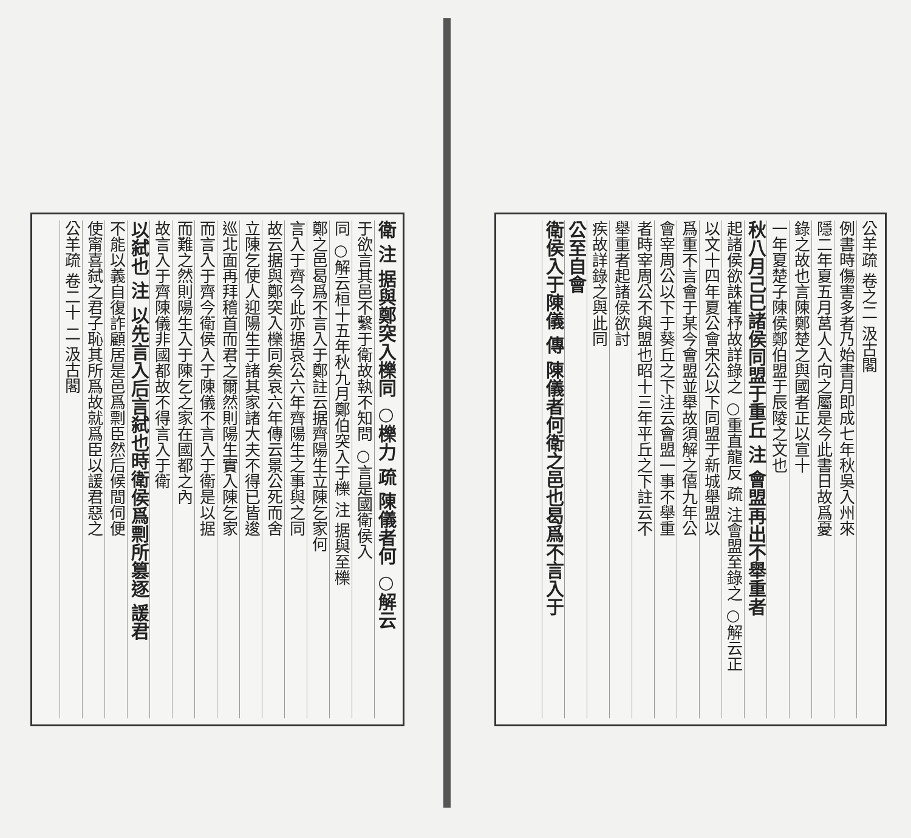公羊疏 卷之二 汲古閣
例書時傷害多者乃始書月即成七年秋吳入州來
隱二年夏五月莒人入向之屬是今此書日故爲憂
錄之故也言陳鄭楚之與國者正以宣十
一年夏楚子陳侯鄭伯盟于辰陵之文也
秋八月己巳諸侯同盟于重丘 注 會盟再出不舉重者
起諸侯欲誅崔杼故詳錄之 ○重直龍反 疏 注會盟至錄之 ○解云正
以文十四年夏公會宋公以下同盟于新城舉盟以
爲重不言會于某今會盟並舉故須解之僖九年公
會宰周公以下于葵丘之下注云會盟一事不舉重
者時宰周公不與盟也昭十三年平丘之下註云不
舉重者起諸侯欲討
疾故詳錄之與此同
公至自會
衛侯入于陳儀 傳 陳儀者何衛之邑也曷爲不言入于
衛 注 据與鄭突入櫟同 ○櫟力 疏 陳儀者何 ○解云
于欲言其邑不繫于衛故執不知問 ○言是國衛侯入
同 ○解云桓十五年秋九月鄭伯突入于櫟 注 据與至櫟
鄭之邑曷爲不言入于鄭註云据齊陽生立陳乞家何
言入于齊今此亦据哀公六年齊陽生之事與之同
故云据與鄭突入櫟同矣哀六年傳云景公死而舍
立陳乞使人迎陽生于諸其家諸大夫不得已皆逡
巡北面再拜稽首而君之爾然則陽生實入陳乞家
而言入于齊今衛侯入于陳儀不言入于衛是以据
而難之然則陽生入于陳乞之家在國都之內
故言入于齊陳儀非國都故不得言入于衛
以弑也 注 以先言入后言弑也時衛侯爲剽所篡逐 諼君
不能以義自復詐顧居是邑爲剽臣然后候間伺便
使甯喜弑之君子恥其所爲故就爲臣以諼君惡之
公羊疏 卷二十 二 汲古閣